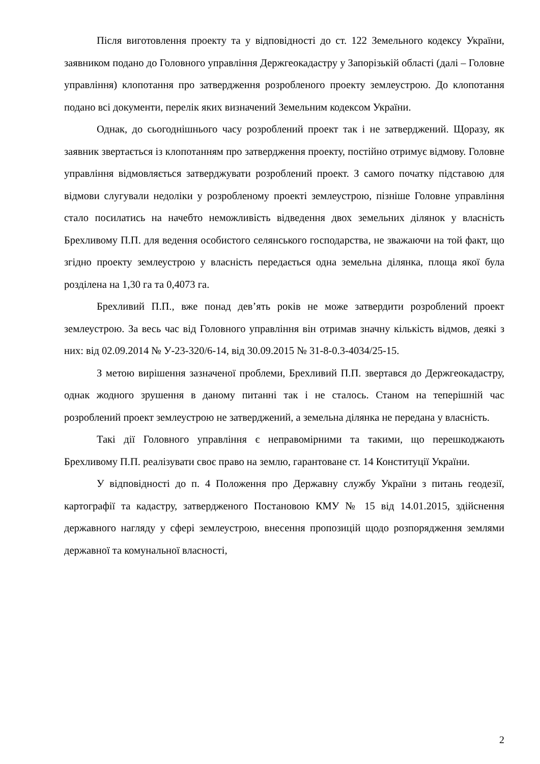Після виготовлення проекту та у відповідності до ст. 122 Земельного кодексу України, заявником подано до Головного управління Держгеокадастру у Запорізькій області (далі – Головне управління) клопотання про затвердження розробленого проекту землеустрою. До клопотання подано всі документи, перелік яких визначений Земельним кодексом України.
Однак, до сьогоднішнього часу розроблений проект так і не затверджений. Щоразу, як заявник звертається із клопотанням про затвердження проекту, постійно отримує відмову. Головне управління відмовляється затверджувати розроблений проект. З самого початку підставою для відмови слугували недоліки у розробленому проекті землеустрою, пізніше Головне управління стало посилатись на начебто неможливість відведення двох земельних ділянок у власність Брехливому П.П. для ведення особистого селянського господарства, не зважаючи на той факт, що згідно проекту землеустрою у власність передається одна земельна ділянка, площа якої була розділена на 1,30 га та 0,4073 га.
Брехливий П.П., вже понад дев’ять років не може затвердити розроблений проект землеустрою. За весь час від Головного управління він отримав значну кількість відмов, деякі з них: від 02.09.2014 № У-23-320/6-14, від 30.09.2015 № 31-8-0.3-4034/25-15.
З метою вирішення зазначеної проблеми, Брехливий П.П. звертався до Держгеокадастру, однак жодного зрушення в даному питанні так і не сталось. Станом на теперішній час розроблений проект землеустрою не затверджений, а земельна ділянка не передана у власність.
Такі дії Головного управління є неправомірними та такими, що перешкоджають Брехливому П.П. реалізувати своє право на землю, гарантоване ст. 14 Конституції України.
У відповідності до п. 4 Положення про Державну службу України з питань геодезії, картографії та кадастру, затвердженого Постановою КМУ № 15 від 14.01.2015, здійснення державного нагляду у сфері землеустрою, внесення пропозицій щодо розпорядження землями державної та комунальної власності,
2